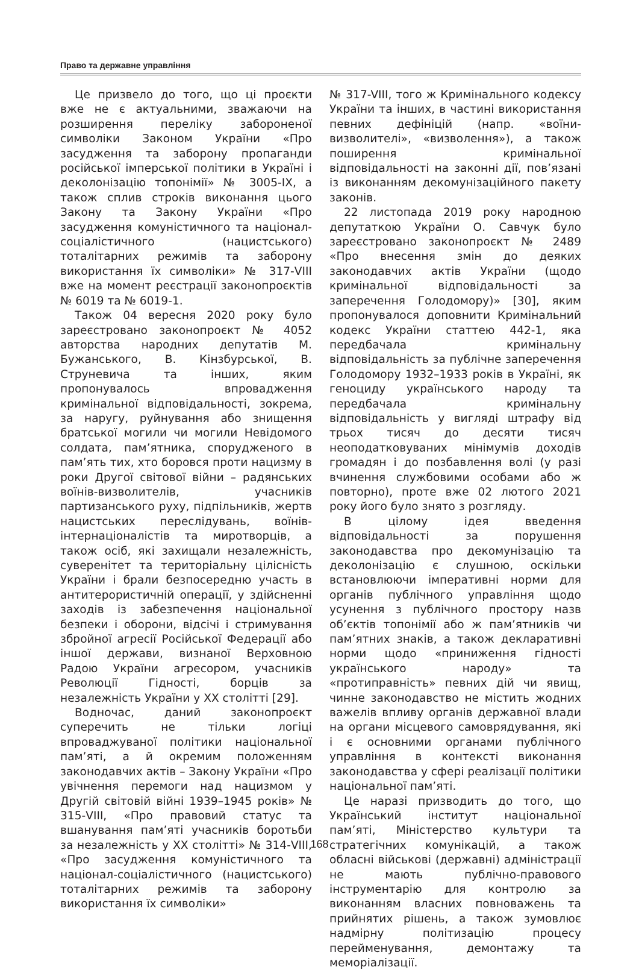Право та державне управління
Це призвело до того, що ці проєкти вже не є актуальними, зважаючи на розширення переліку забороненої символіки Законом України «Про засудження та заборону пропаганди російської імперської політики в Україні і деколонізацію топонімії» № 3005-IX, а також сплив строків виконання цього Закону та Закону України «Про засудження комуністичного та націонал-соціалістичного (нацистського) тоталітарних режимів та заборону використання їх символіки» № 317-VIII вже на момент реєстрації законопроєктів № 6019 та № 6019-1.
Також 04 вересня 2020 року було зареєстровано законопроєкт № 4052 авторства народних депутатів М. Бужанського, В. Кінзбурської, В. Струневича та інших, яким пропонувалось впровадження кримінальної відповідальності, зокрема, за наругу, руйнування або знищення братської могили чи могили Невідомого солдата, пам’ятника, спорудженого в пам’ять тих, хто боровся проти нацизму в роки Другої світової війни – радянських воїнів-визволителів, учасників партизанського руху, підпільників, жертв нацистських переслідувань, воїнів-інтернаціоналістів та миротворців, а також осіб, які захищали незалежність, суверенітет та територіальну цілісність України і брали безпосередню участь в антитерористичній операції, у здійсненні заходів із забезпечення національної безпеки і оборони, відсічі і стримування збройної агресії Російської Федерації або іншої держави, визнаної Верховною Радою України агресором, учасників Революції Гідності, борців за незалежність України у XX столітті [29].
Водночас, даний законопроєкт суперечить не тільки логіці впроваджуваної політики національної пам’яті, а й окремим положенням законодавчих актів – Закону України «Про увічнення перемоги над нацизмом у Другій світовій війні 1939–1945 років» № 315-VIII, «Про правовий статус та вшанування пам’яті учасників боротьби за незалежність у XX столітті» № 314-VIII, «Про засудження комуністичного та націонал-соціалістичного (нацистського) тоталітарних режимів та заборону використання їх символіки»
№ 317-VIII, того ж Кримінального кодексу України та інших, в частині використання певних дефініцій (напр. «воїни-визволителі», «визволення»), а також поширення кримінальної відповідальності на законні дії, пов’язані із виконанням декомунізаційного пакету законів.
22 листопада 2019 року народною депутаткою України О. Савчук було зареєстровано законопроєкт № 2489 «Про внесення змін до деяких законодавчих актів України (щодо кримінальної відповідальності за заперечення Голодомору)» [30], яким пропонувалося доповнити Кримінальний кодекс України статтею 442-1, яка передбачала кримінальну відповідальність за публічне заперечення Голодомору 1932–1933 років в Україні, як геноциду українського народу та передбачала кримінальну відповідальність у вигляді штрафу від трьох тисяч до десяти тисяч неоподатковуваних мінімумів доходів громадян і до позбавлення волі (у разі вчинення службовими особами або ж повторно), проте вже 02 лютого 2021 року його було знято з розгляду.
В цілому ідея введення відповідальності за порушення законодавства про декомунізацію та деколонізацію є слушною, оскільки встановлюючи імперативні норми для органів публічного управління щодо усунення з публічного простору назв об’єктів топонімії або ж пам’ятників чи пам’ятних знаків, а також декларативні норми щодо «приниження гідності українського народу» та «протиправність» певних дій чи явищ, чинне законодавство не містить жодних важелів впливу органів державної влади на органи місцевого самоврядування, які і є основними органами публічного управління в контексті виконання законодавства у сфері реалізації політики національної пам’яті.
Це наразі призводить до того, що Український інститут національної пам’яті, Міністерство культури та стратегічних комунікацій, а також обласні військові (державні) адміністрації не мають публічно-правового інструментарію для контролю за виконанням власних повноважень та прийнятих рішень, а також зумовлює надмірну політизацію процесу перейменування, демонтажу та меморіалізації.
168